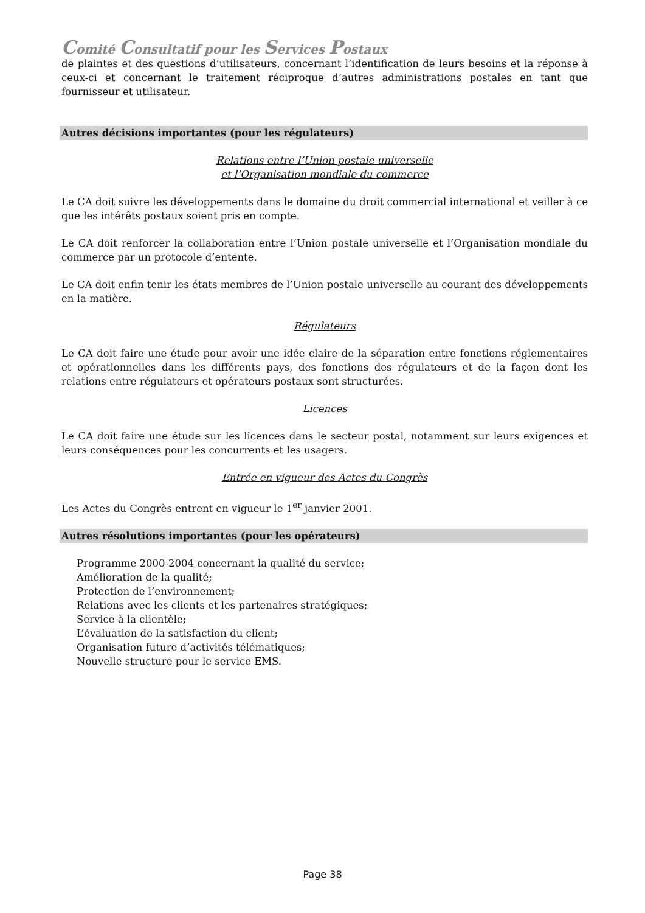Comité Consultatif pour les Services Postaux
de plaintes et des questions d’utilisateurs, concernant l’identification de leurs besoins et la réponse à ceux-ci et concernant le traitement réciproque d’autres administrations postales en tant que fournisseur et utilisateur.
Autres décisions importantes (pour les régulateurs)
Relations entre l’Union postale universelle
et l’Organisation mondiale du commerce
Le CA doit suivre les développements dans le domaine du droit commercial international et veiller à ce que les intérêts postaux soient pris en compte.
Le CA doit renforcer la collaboration entre l’Union postale universelle et l’Organisation mondiale du commerce par un protocole d’entente.
Le CA doit enfin tenir les états membres de l’Union postale universelle au courant des développements en la matière.
Régulateurs
Le CA doit faire une étude pour avoir une idée claire de la séparation entre fonctions réglementaires et opérationnelles dans les différents pays, des fonctions des régulateurs et de la façon dont les relations entre régulateurs et opérateurs postaux sont structurées.
Licences
Le CA doit faire une étude sur les licences dans le secteur postal, notamment sur leurs exigences et leurs conséquences pour les concurrents et les usagers.
Entrée en vigueur des Actes du Congrès
Les Actes du Congrès entrent en vigueur le 1<sup>er</sup> janvier 2001.
Autres résolutions importantes (pour les opérateurs)
Programme 2000-2004 concernant la qualité du service;
Amélioration de la qualité;
Protection de l’environnement;
Relations avec les clients et les partenaires stratégiques;
Service à la clientèle;
L’évaluation de la satisfaction du client;
Organisation future d’activités télématiques;
Nouvelle structure pour le service EMS.
Page 38